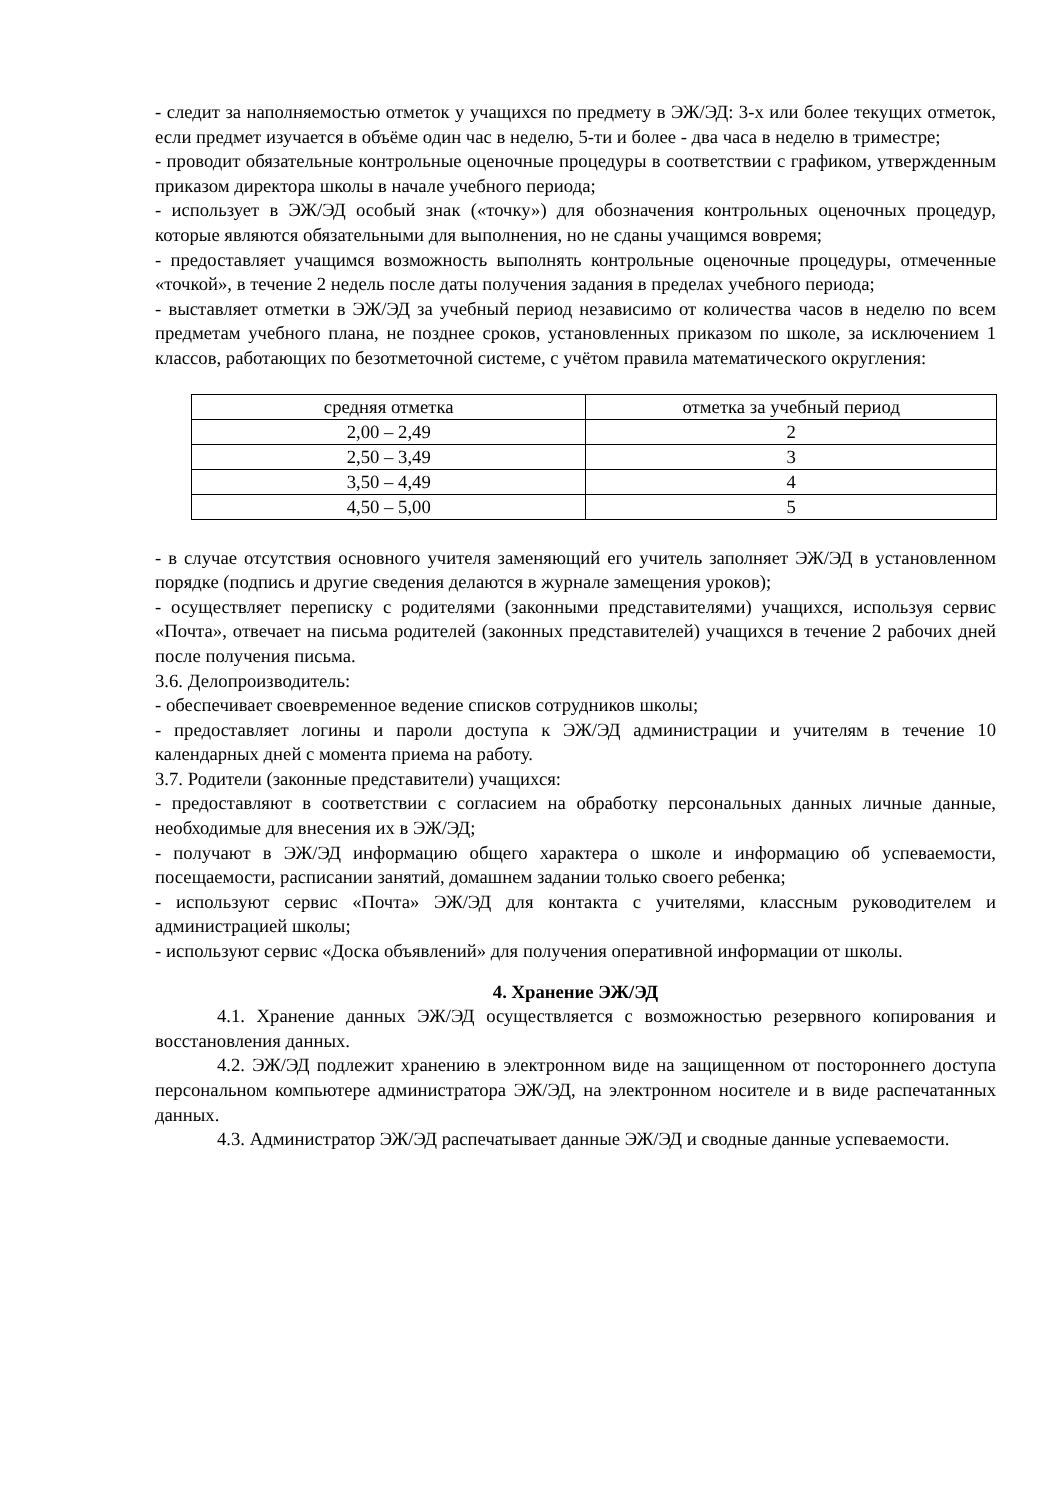- следит за наполняемостью отметок у учащихся по предмету в ЭЖ/ЭД: 3-х или более текущих отметок, если предмет изучается в объёме один час в неделю, 5-ти и более - два часа в неделю в триместре;
- проводит обязательные контрольные оценочные процедуры в соответствии с графиком, утвержденным приказом директора школы в начале учебного периода;
- использует в ЭЖ/ЭД особый знак («точку») для обозначения контрольных оценочных процедур, которые являются обязательными для выполнения, но не сданы учащимся вовремя;
- предоставляет учащимся возможность выполнять контрольные оценочные процедуры, отмеченные «точкой», в течение 2 недель после даты получения задания в пределах учебного периода;
- выставляет отметки в ЭЖ/ЭД за учебный период независимо от количества часов в неделю по всем предметам учебного плана, не позднее сроков, установленных приказом по школе, за исключением 1 классов, работающих по безотметочной системе, с учётом правила математического округления:
| средняя отметка | отметка за учебный период |
| 2,00 – 2,49 | 2 |
| 2,50 – 3,49 | 3 |
| 3,50 – 4,49 | 4 |
| 4,50 – 5,00 | 5 |
- в случае отсутствия основного учителя заменяющий его учитель заполняет ЭЖ/ЭД в установленном порядке (подпись и другие сведения делаются в журнале замещения уроков);
- осуществляет переписку с родителями (законными представителями) учащихся, используя сервис «Почта», отвечает на письма родителей (законных представителей) учащихся в течение 2 рабочих дней после получения письма.
3.6. Делопроизводитель:
- обеспечивает своевременное ведение списков сотрудников школы;
- предоставляет логины и пароли доступа к ЭЖ/ЭД администрации и учителям в течение 10 календарных дней с момента приема на работу.
3.7. Родители (законные представители) учащихся:
- предоставляют в соответствии с согласием на обработку персональных данных личные данные, необходимые для внесения их в ЭЖ/ЭД;
- получают в ЭЖ/ЭД информацию общего характера о школе и информацию об успеваемости, посещаемости, расписании занятий, домашнем задании только своего ребенка;
- используют сервис «Почта» ЭЖ/ЭД для контакта с учителями, классным руководителем и администрацией школы;
- используют сервис «Доска объявлений» для получения оперативной информации от школы.
4. Хранение ЭЖ/ЭД
4.1. Хранение данных ЭЖ/ЭД осуществляется с возможностью резервного копирования и восстановления данных.
4.2. ЭЖ/ЭД подлежит хранению в электронном виде на защищенном от постороннего доступа персональном компьютере администратора ЭЖ/ЭД, на электронном носителе и в виде распечатанных данных.
4.3. Администратор ЭЖ/ЭД распечатывает данные ЭЖ/ЭД и сводные данные успеваемости.